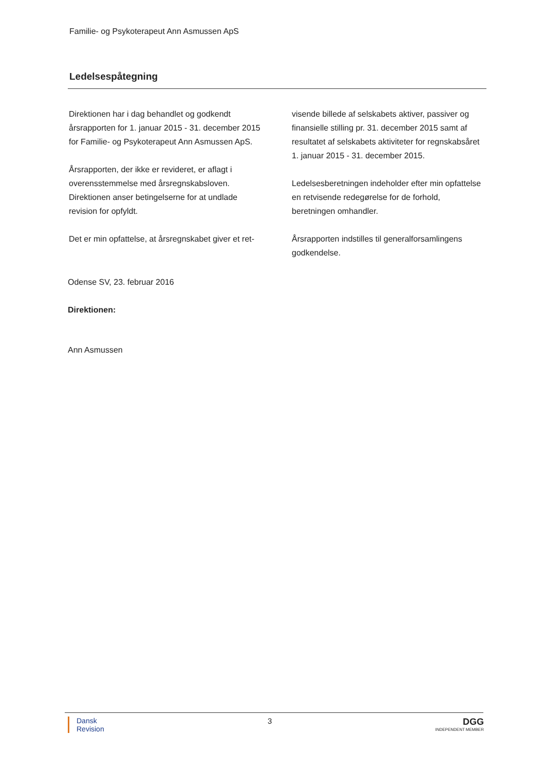Familie- og Psykoterapeut Ann Asmussen ApS
Ledelsespåtegning
Direktionen har i dag behandlet og godkendt årsrapporten for 1. januar 2015 - 31. december 2015 for Familie- og Psykoterapeut Ann Asmussen ApS.
Årsrapporten, der ikke er revideret, er aflagt i overensstemmelse med årsregnskabsloven. Direktionen anser betingelserne for at undlade revision for opfyldt.
Det er min opfattelse, at årsregnskabet giver et ret-
visende billede af selskabets aktiver, passiver og finansielle stilling pr. 31. december 2015 samt af resultatet af selskabets aktiviteter for regnskabsåret 1. januar 2015 - 31. december 2015.
Ledelsesberetningen indeholder efter min opfattelse en retvisende redegørelse for de forhold, beretningen omhandler.
Årsrapporten indstilles til generalforsamlingens godkendelse.
Odense SV, 23. februar 2016
Direktionen:
Ann Asmussen
Dansk
Revision
3
DGG
INDEPENDENT MEMBER